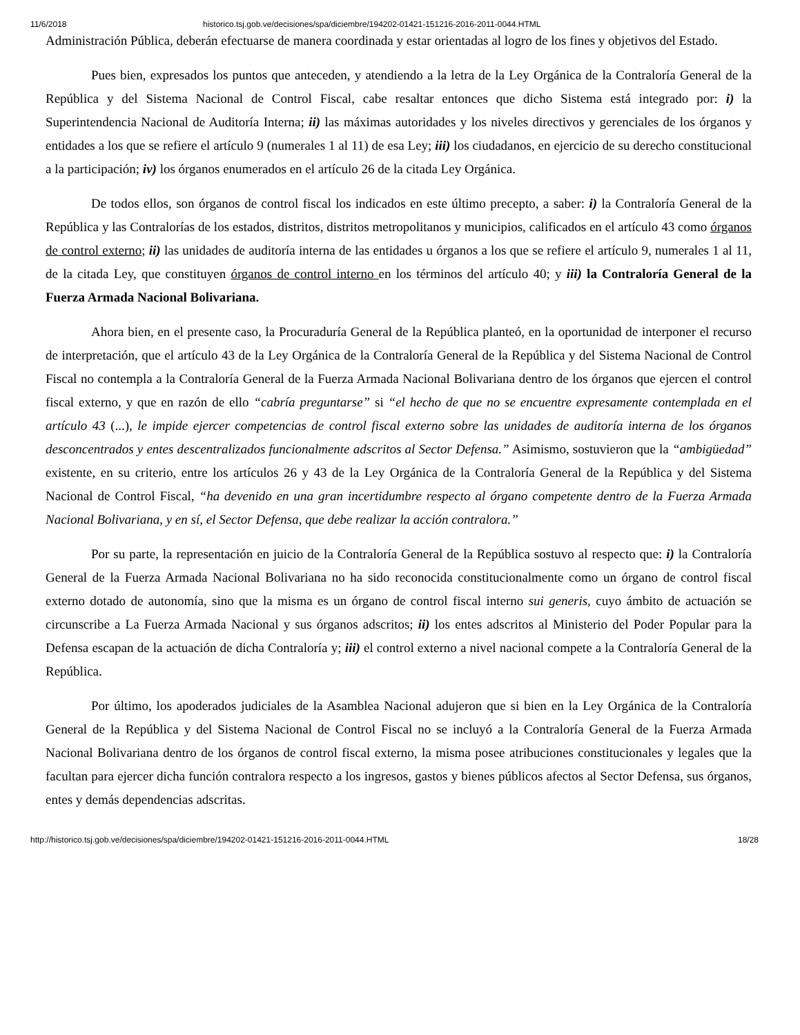11/6/2018 historico.tsj.gob.ve/decisiones/spa/diciembre/194202-01421-151216-2016-2011-0044.HTML
Administración Pública, deberán efectuarse de manera coordinada y estar orientadas al logro de los fines y objetivos del Estado.
Pues bien, expresados los puntos que anteceden, y atendiendo a la letra de la Ley Orgánica de la Contraloría General de la República y del Sistema Nacional de Control Fiscal, cabe resaltar entonces que dicho Sistema está integrado por: i) la Superintendencia Nacional de Auditoría Interna; ii) las máximas autoridades y los niveles directivos y gerenciales de los órganos y entidades a los que se refiere el artículo 9 (numerales 1 al 11) de esa Ley; iii) los ciudadanos, en ejercicio de su derecho constitucional a la participación; iv) los órganos enumerados en el artículo 26 de la citada Ley Orgánica.
De todos ellos, son órganos de control fiscal los indicados en este último precepto, a saber: i) la Contraloría General de la República y las Contralorías de los estados, distritos, distritos metropolitanos y municipios, calificados en el artículo 43 como órganos de control externo; ii) las unidades de auditoría interna de las entidades u órganos a los que se refiere el artículo 9, numerales 1 al 11, de la citada Ley, que constituyen órganos de control interno en los términos del artículo 40; y iii) la Contraloría General de la Fuerza Armada Nacional Bolivariana.
Ahora bien, en el presente caso, la Procuraduría General de la República planteó, en la oportunidad de interponer el recurso de interpretación, que el artículo 43 de la Ley Orgánica de la Contraloría General de la República y del Sistema Nacional de Control Fiscal no contempla a la Contraloría General de la Fuerza Armada Nacional Bolivariana dentro de los órganos que ejercen el control fiscal externo, y que en razón de ello “cabría preguntarse” si “el hecho de que no se encuentre expresamente contemplada en el artículo 43 (...), le impide ejercer competencias de control fiscal externo sobre las unidades de auditoría interna de los órganos desconcentrados y entes descentralizados funcionalmente adscritos al Sector Defensa.” Asimismo, sostuvieron que la “ambigüedad” existente, en su criterio, entre los artículos 26 y 43 de la Ley Orgánica de la Contraloría General de la República y del Sistema Nacional de Control Fiscal, “ha devenido en una gran incertidumbre respecto al órgano competente dentro de la Fuerza Armada Nacional Bolivariana, y en sí, el Sector Defensa, que debe realizar la acción contralora.”
Por su parte, la representación en juicio de la Contraloría General de la República sostuvo al respecto que: i) la Contraloría General de la Fuerza Armada Nacional Bolivariana no ha sido reconocida constitucionalmente como un órgano de control fiscal externo dotado de autonomía, sino que la misma es un órgano de control fiscal interno sui generis, cuyo ámbito de actuación se circunscribe a La Fuerza Armada Nacional y sus órganos adscritos; ii) los entes adscritos al Ministerio del Poder Popular para la Defensa escapan de la actuación de dicha Contraloría y; iii) el control externo a nivel nacional compete a la Contraloría General de la República.
Por último, los apoderados judiciales de la Asamblea Nacional adujeron que si bien en la Ley Orgánica de la Contraloría General de la República y del Sistema Nacional de Control Fiscal no se incluyó a la Contraloría General de la Fuerza Armada Nacional Bolivariana dentro de los órganos de control fiscal externo, la misma posee atribuciones constitucionales y legales que la facultan para ejercer dicha función contralora respecto a los ingresos, gastos y bienes públicos afectos al Sector Defensa, sus órganos, entes y demás dependencias adscritas.
http://historico.tsj.gob.ve/decisiones/spa/diciembre/194202-01421-151216-2016-2011-0044.HTML 18/28